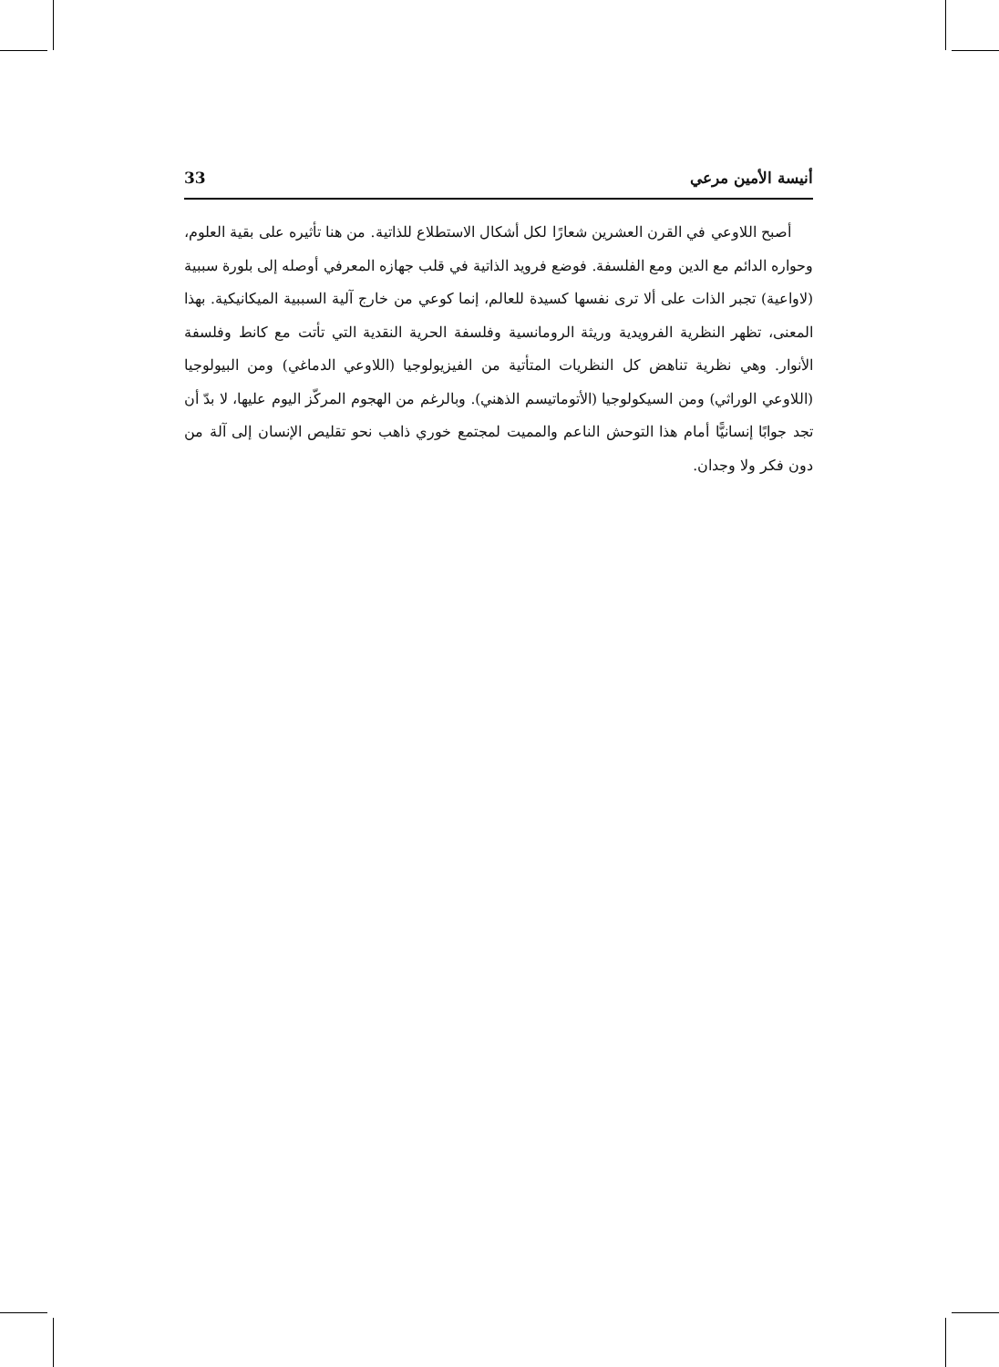أنيسة الأمين مرعي 33
أصبح اللاوعي في القرن العشرين شعارًا لكل أشكال الاستطلاع للذاتية. من هنا تأثيره على بقية العلوم، وحواره الدائم مع الدين ومع الفلسفة. فوضع فرويد الذاتية في قلب جهازه المعرفي أوصله إلى بلورة سببية (لاواعية) تجبر الذات على ألا ترى نفسها كسيدة للعالم، إنما كوعي من خارج آلية السببية الميكانيكية. بهذا المعنى، تظهر النظرية الفرويدية وريثة الرومانسية وفلسفة الحرية النقدية التي تأتت مع كانط وفلسفة الأنوار. وهي نظرية تناهض كل النظريات المتأتية من الفيزيولوجيا (اللاوعي الدماغي) ومن البيولوجيا (اللاوعي الوراثي) ومن السيكولوجيا (الأتوماتيسم الذهني). وبالرغم من الهجوم المركّز اليوم عليها، لا بدّ أن تجد جوابًا إنسانيًّا أمام هذا التوحش الناعم والمميت لمجتمع خوري ذاهب نحو تقليص الإنسان إلى آلة من دون فكر ولا وجدان.